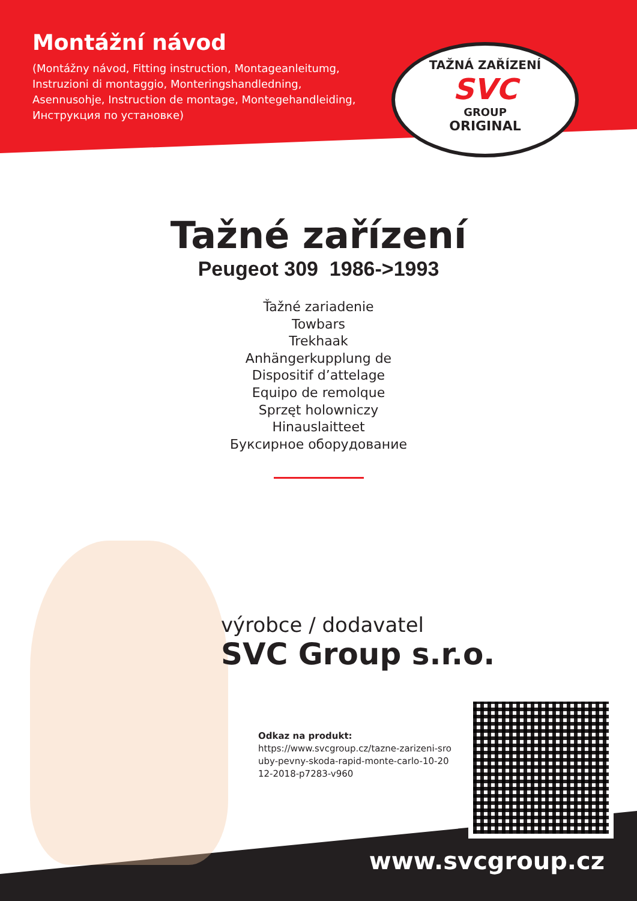Montážní návod
(Montážny návod, Fitting instruction, Montageanleitumg, Instruzioni di montaggio, Monteringshandledning, Asennusohje, Instruction de montage, Montegehandleiding, Инструкция по установке)
TAŽNÁ ZAŘÍZENÍ
SVC
GROUP
ORIGINAL
Tažné zařízení
Peugeot 309 1986->1993
Ťažné zariadenie
Towbars
Trekhaak
Anhängerkupplung de
Dispositif d’attelage
Equipo de remolque
Sprzęt holowniczy
Hinauslaitteet
Буксирное оборудование
výrobce / dodavatel
SVC Group s.r.o.
Odkaz na produkt:
https://www.svcgroup.cz/tazne-zarizeni-sro uby-pevny-skoda-rapid-monte-carlo-10-20 12-2018-p7283-v960
www.svcgroup.cz